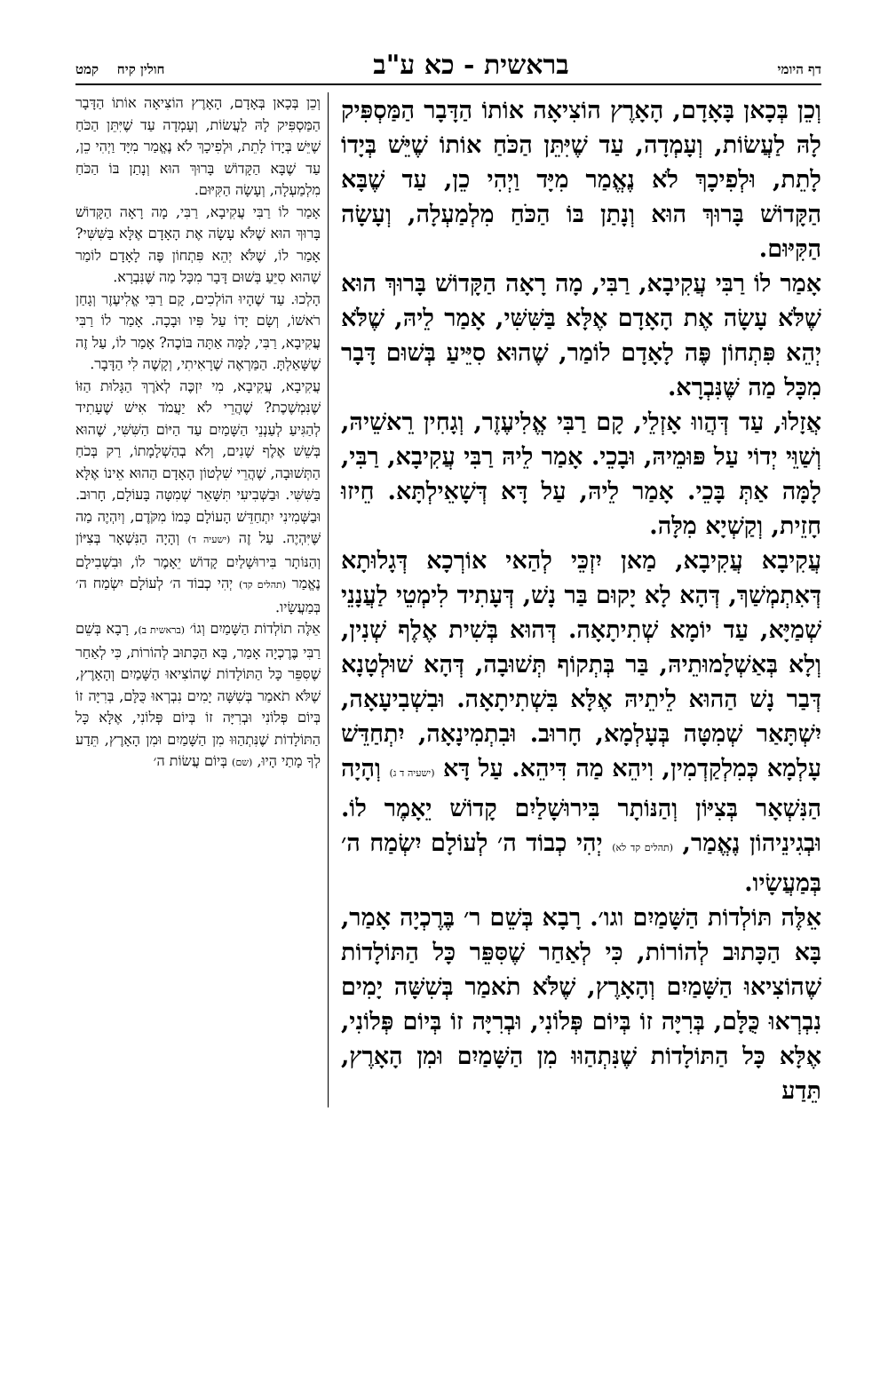דף היומי
בראשית - כא ע"ב
חולין קיח קמט
וְכֵן בְּכָאן בָּאָדָם, הָאָרֶץ הוֹצִיאָה אוֹתוֹ הַדָּבָר הַמַּסְפִּיק לָהּ לַעֲשׂוֹת, וְעָמְדָה, עַד שֶׁיִּתֵּן הַכֹּחַ אוֹתוֹ שֶׁיֵּשׁ בְּיָדוֹ לָתֵת, וּלְפִיכָךְ לֹא נֶאֱמַר מִיָּד וַיְהִי כֵן, עַד שֶׁבָּא הַקָּדוֹשׁ בָּרוּךְ הוּא וְנָתַן בּוֹ הַכֹּחַ מִלְמַעְלָה, וְעָשָׂה הַקִּיּוּם.
אָמַר לוֹ רַבִּי עֲקִיבָא, רַבִּי, מָה רָאָה הַקָּדוֹשׁ בָּרוּךְ הוּא שֶׁלֹּא עָשָׂה אֶת הָאָדָם אֶלָּא בַּשִּׁשִּׁי, אָמַר לֵיהּ, שֶׁלֹּא יְהֵא פִּתְחוֹן פֶּה לָאָדָם לוֹמַר, שֶׁהוּא סִיֵּיעַ בְּשׁוּם דָּבָר מִכָּל מַה שֶּׁנִּבְרָא.
אֲזָלוּ, עַד דְּהֲווּ אָזְלֵי, קָם רַבִּי אֱלִיעֶזֶר, וְגָחִין רֵאשֵׁיהּ, וְשַׁוֵּי יְדוֹי עַל פּוּמֵיהּ, וּבָכֵי. אָמַר לֵיהּ רַבִּי עֲקִיבָא, רַבִּי, לָמָּה אַתְּ בָּכֵי. אָמַר לֵיהּ, עַל דָּא דְּשָׁאֵילְתָּא. חֵיזוּ חָזֵית, וְקַשְׁיָא מִלָּה.
עֲקִיבָא עֲקִיבָא, מַאן יִזְכֵּי לְהַאי אוֹרְכָא דְּגָלוּתָא דְּאִתְמְשַׁךְ, דְּהָא לָא יָקוּם בַּר נָשׁ, דְּעָתִיד לִימְטֵי לַעֲנָנֵי שְׁמַיָּא, עַד יוֹמָא שְׁתִיתָאָה. דְּהוּא בְּשִׁית אֶלֶף שְׁנִין, וְלָא בְּאַשְׁלָמוּתֵיהּ, בַּר בְּתְקוֹף תְּשׁוּבָה, דְּהָא שׁוּלְטָנָא דְּבַר נָשׁ הַהוּא לֵיתֵיהּ אֶלָּא בִּשְׁתִיתָאָה. וּבִשְׁבִיעָאָה, יִשְׁתָּאַר שְׁמִטָּה בְּעָלְמָא, חָרוּב. וּבִתְמִינָאָה, יִתְחַדֵּשׁ עָלְמָא כְּמִלְקַדְמִין, וִיהֵא מַה דִּיהֵא. עַל דָּא (ישעיה ד ג) וְהָיָה הַנִּשְׁאָר בְּצִיּוֹן וְהַנּוֹתָר בִּירוּשָׁלַיִם קָדוֹשׁ יֵאָמֶר לוֹ. וּבְגִינֵיהוֹן נֶאֱמַר, (תהלים קד לא) יְהִי כְבוֹד ה׳ לְעוֹלָם יִשְׂמַח ה׳ בְּמַעֲשָׂיו.
אֵלֶּה תּוֹלְדוֹת הַשָּׁמַיִם וגו׳. רָבָא בְּשֵׁם ר׳ בֶּרֶכְיָה אָמַר, בָּא הַכָּתוּב לְהוֹרוֹת, כִּי לְאַחַר שֶׁסִּפֵּר כָּל הַתּוֹלָדוֹת שֶׁהוֹצִיאוּ הַשָּׁמַיִם וְהָאָרֶץ, שֶׁלֹּא תֹאמַר בְּשִׁשָּׁה יָמִים נִבְרְאוּ כֻּלָּם, בְּרִיָּה זוֹ בְּיוֹם פְּלוֹנִי, וּבְרִיָּה זוֹ בְּיוֹם פְּלוֹנִי, אֶלָּא כָּל הַתּוֹלָדוֹת שֶׁנִּתְהַוּוּ מִן הַשָּׁמַיִם וּמִן הָאָרֶץ, תֵּדַע
וְכֵן בְּכָאן בְּאָדָם, הָאָרֶץ הוֹצִיאָה אוֹתוֹ הַדָּבָר הַמַּסְפִּיק לָהּ לַעֲשׂוֹת, וְעָמְדָה עַד שֶׁיִּתֵּן הַכֹּחַ שֶׁיֵּשׁ בְּיָדוֹ לָתֵת, וּלְפִיכָךְ לֹא נֶאֱמַר מִיָּד וַיְהִי כֵן, עַד שֶׁבָּא הַקָּדוֹשׁ בָּרוּךְ הוּא וְנָתַן בּוֹ הַכֹּחַ מִלְמַעְלָה, וְעָשָׂה הַקִּיּוּם.
אָמַר לוֹ רַבִּי עֲקִיבָא, רַבִּי, מָה רָאָה הַקָּדוֹשׁ בָּרוּךְ הוּא שֶׁלֹּא עָשָׂה אֶת הָאָדָם אֶלָּא בַּשִּׁשִּׁי? אָמַר לוֹ, שֶׁלֹּא יְהֵא פִּתְחוֹן פֶּה לָאָדָם לוֹמַר שֶׁהוּא סִיֵּעַ בְּשׁוּם דָּבָר מִכָּל מַה שֶּׁנִּבְרָא.
הָלְכוּ. עַד שֶׁהָיוּ הוֹלְכִים, קָם רַבִּי אֱלִיעֶזֶר וְגָחַן רֹאשׁוֹ, וְשָׂם יָדוֹ עַל פִּיו וּבָכָה. אָמַר לוֹ רַבִּי עֲקִיבָא, רַבִּי, לָמָּה אַתָּה בּוֹכֶה? אָמַר לוֹ, עַל זֶה שֶׁשָּׁאַלְתָּ. הַמַּרְאֶה שֶׁרָאִיתִי, וְקָשֶׁה לִי הַדָּבָר.
עֲקִיבָא, עֲקִיבָא, מִי יִזְכֶּה לְאֹרֶךְ הַגָּלוּת הַזּוֹ שֶׁנִּמְשֶׁכֶת? שֶׁהֲרֵי לֹא יַעֲמֹד אִישׁ שֶׁעָתִיד לְהַגִּיעַ לְעַנְנֵי הַשָּׁמַיִם עַד הַיּוֹם הַשִּׁשִּׁי, שֶׁהוּא בְּשֵׁשׁ אֶלֶף שָׁנִים, וְלֹא בְהַשְׁלָמָתוֹ, רַק בְּכֹחַ הַתְּשׁוּבָה, שֶׁהֲרֵי שִׁלְטוֹן הָאָדָם הַהוּא אֵינוֹ אֶלָּא בַּשִּׁשִּׁי. וּבַשְּׁבִיעִי תִּשָּׁאֵר שְׁמִטָּה בָּעוֹלָם, חָרוּב. וּבַשְּׁמִינִי יִתְחַדֵּשׁ הָעוֹלָם כְּמוֹ מִקֹּדֶם, וְיִהְיֶה מַה שֶּׁיִּהְיֶה. עַל זֶה (ישעיה ד) וְהָיָה הַנִּשְׁאָר בְּצִיּוֹן וְהַנּוֹתָר בִּירוּשָׁלַיִם קָדוֹשׁ יֵאָמֶר לוֹ, וּבִשְׁבִילָם נֶאֱמַר (תהלים קד) יְהִי כְבוֹד ה׳ לְעוֹלָם יִשְׂמַח ה׳ בְּמַעֲשָׂיו.
אֵלֶּה תוֹלְדוֹת הַשָּׁמַיִם וְגוֹ׳ (בראשית ב), רָבָא בְּשֵׁם רַבִּי בֶּרֶכְיָה אָמַר, בָּא הַכָּתוּב לְהוֹרוֹת, כִּי לְאַחַר שֶׁסִּפֵּר כָּל הַתּוֹלָדוֹת שֶׁהוֹצִיאוּ הַשָּׁמַיִם וְהָאָרֶץ, שֶׁלֹּא תֹאמַר בְּשִׁשָּׁה יָמִים נִבְרְאוּ כֻּלָּם, בְּרִיָּה זוֹ בְּיוֹם פְּלוֹנִי וּבְרִיָּה זוֹ בְּיוֹם פְּלוֹנִי, אֶלָּא כָּל הַתּוֹלָדוֹת שֶׁנִּתְהַוּוּ מִן הַשָּׁמַיִם וּמִן הָאָרֶץ, תֵּדַע לְךָ מָתַי הָיוּ, (שם) בְּיוֹם עֲשׂוֹת ה׳